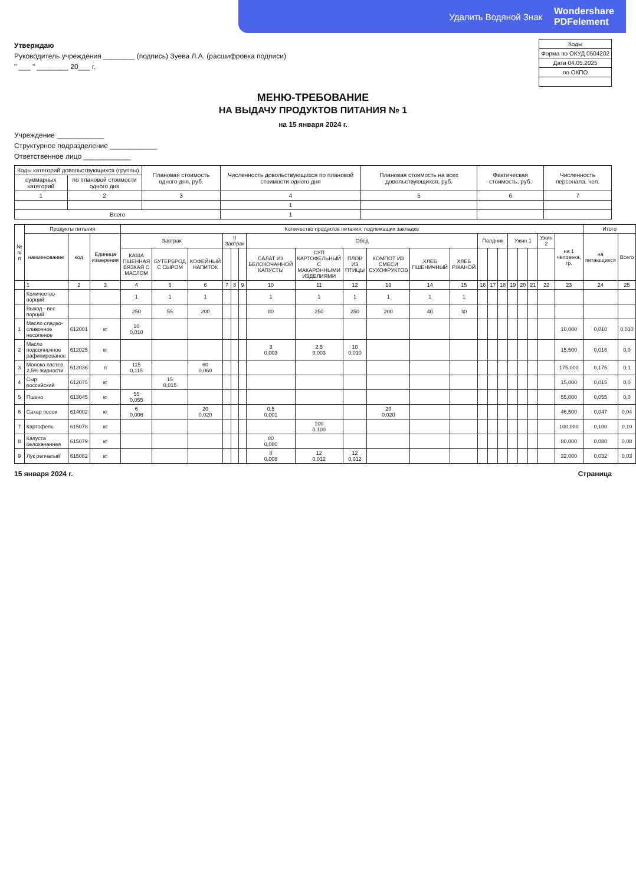Удалить Водяной Знак Wondershare
PDFelement
Утверждаю
Руководитель учреждения ________ (подпись) Зуева Л.А. (расшифровка подписи)
" ___ " ________ 20___ г.
| Коды |
| --- |
| Форма по ОКУД 0504202 |
| Дата 04.05.2025 |
| по ОКПО |
МЕНЮ-ТРЕБОВАНИЕ
НА ВЫДАЧУ ПРОДУКТОВ ПИТАНИЯ № 1
на 15 января 2024 г.
Учреждение ____________
Структурное подразделение ____________
Ответственное лицо ____________
| Коды категорий довольствующихся (группы) | | Плановая стоимость одного дня, руб. | Численность довольствующихся по плановой стоимости одного дня | Плановая стоимость на всех довольствующихся, руб. | Фактическая стоимость, руб. | Численность персонала, чел. |
| --- | --- | --- | --- | --- | --- | --- |
| суммарных категорий | по плановой стоимости одного дня | | | | | |
| 1 | 2 | 3 | 4 | 5 | 6 | 7 |
| | | | 1 | | | |
| Всего | | | 1 | | | |
| № п/п | Продукты питания | | | Количество продуктов питания, подлежащих закладке | | | | | | | | | | | | | | | | | | | | Итого | |
| --- | --- | --- | --- | --- | --- | --- | --- | --- | --- | --- | --- | --- | --- | --- | --- | --- | --- | --- | --- | --- | --- | --- | --- | --- | --- |
| | наименование | код | Единица измерения | Завтрак | | | II Завтрак | | | Обед | | | | | | Полдник | | | Ужин 1 | | | Ужин 2 | на 1 человека, гр. | на питающихся | Всего |
| | | | | КАША ПШЕННАЯ ВЯЗКАЯ С МАСЛОМ | БУТЕРБРОД С СЫРОМ | КОФЕЙНЫЙ НАПИТОК | | | | САЛАТ ИЗ БЕЛОКОЧАННОЙ КАПУСТЫ | СУП КАРТОФЕЛЬНЫЙ С МАКАРОННЫМИ ИЗДЕЛИЯМИ | ПЛОВ ИЗ ПТИЦЫ | КОМПОТ ИЗ СМЕСИ СУХОФРУКТОВ | ХЛЕБ ПШЕНИЧНЫЙ | ХЛЕБ РЖАНОЙ | | | | | | | | | | |
| | 1 | 2 | 3 | 4 | 5 | 6 | 7 | 8 | 9 | 10 | 11 | 12 | 13 | 14 | 15 | 16 | 17 | 18 | 19 | 20 | 21 | 22 | 23 | 24 | 25 |
| | Количество порций | | | 1 | 1 | 1 | | | | 1 | 1 | 1 | 1 | 1 | 1 | | | | | | | | | | |
| | Выход - вес порций | | | 250 | 55 | 200 | | | | 80 | 250 | 250 | 200 | 40 | 30 | | | | | | | | | | |
| 1 | Масло сладко-сливочное несоленое | 612001 | кг | 10 0,010 | | | | | | | | | | | | | | | | | | | 10,000 | 0,010 | 0,010 |
| 2 | Масло подсолнечное рафинированое | 612025 | кг | | | | | | | 3 0,003 | 2,5 0,003 | 10 0,010 | | | | | | | | | | | 15,500 | 0,016 | 0,0 |
| 3 | Молоко пастер. 2,5% жирности | 612036 | л | 115 0,115 | | 60 0,060 | | | | | | | | | | | | | | | | | 175,000 | 0,175 | 0,1 |
| 4 | Сыр российский | 612075 | кг | | 15 0,015 | | | | | | | | | | | | | | | | | | 15,000 | 0,015 | 0,0 |
| 5 | Пшено | 613045 | кг | 55 0,055 | | | | | | | | | | | | | | | | | | | 55,000 | 0,055 | 0,0 |
| 6 | Сахар песок | 614002 | кг | 6 0,006 | | 20 0,020 | | | | 0,5 0,001 | | | 20 0,020 | | | | | | | | | | 46,500 | 0,047 | 0,04 |
| 7 | Картофель | 615078 | кг | | | | | | | | 100 0,100 | | | | | | | | | | | | 100,000 | 0,100 | 0,10 |
| 8 | Капуста белокачанная | 615079 | кг | | | | | | | 80 0,080 | | | | | | | | | | | | | 80,000 | 0,080 | 0,08 |
| 9 | Лук репчатый | 615082 | кг | | | | | | | 8 0,008 | 12 0,012 | 12 0,012 | | | | | | | | | | | 32,000 | 0,032 | 0,03 |
15 января 2024 г. Страница